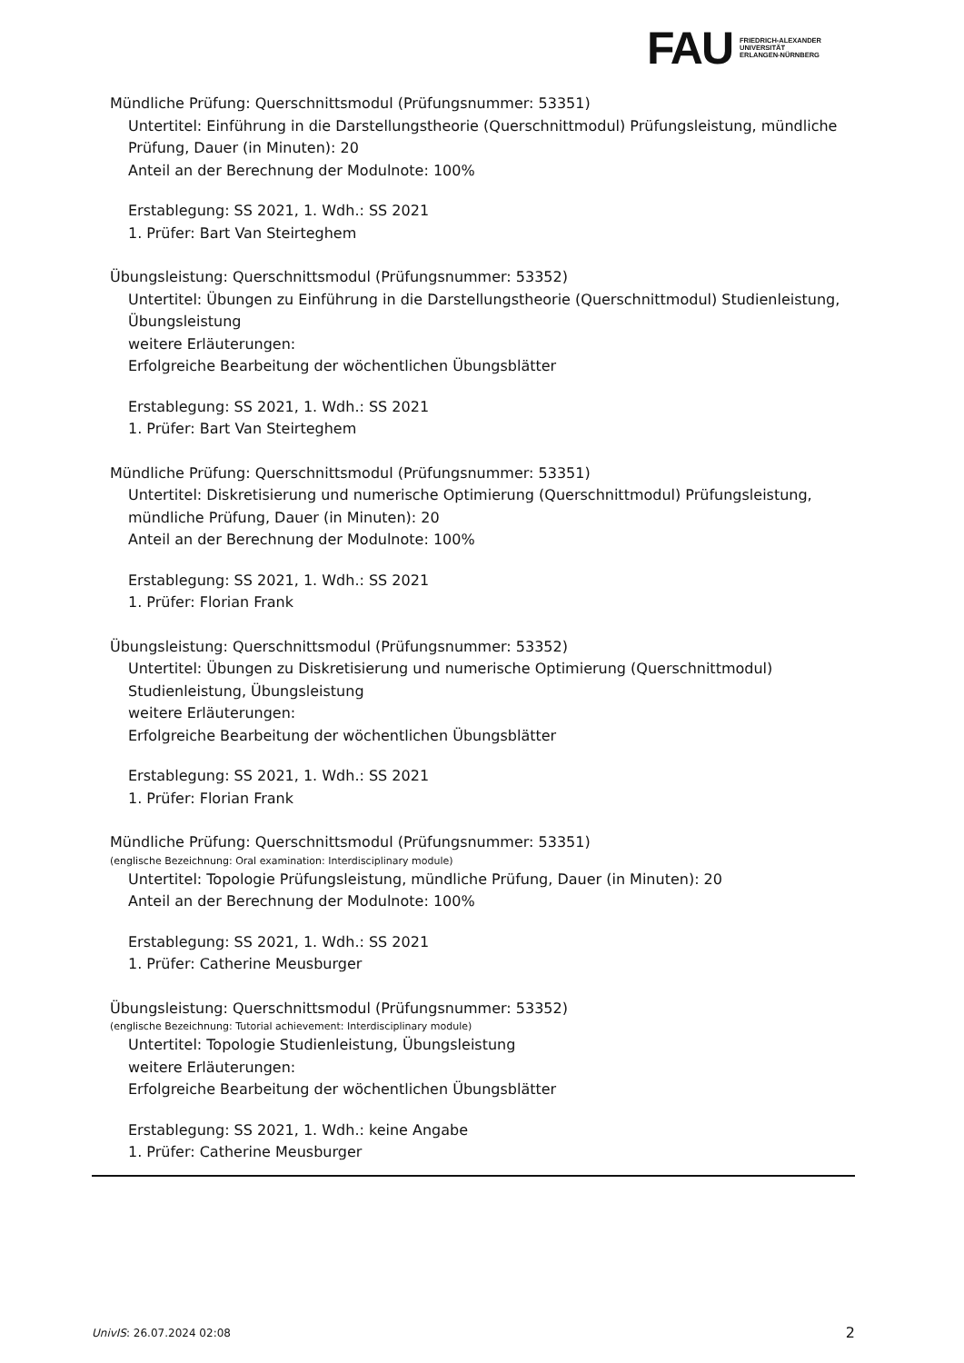FAU
FRIEDRICH-ALEXANDER
UNIVERSITÄT
ERLANGEN-NÜRNBERG
Mündliche Prüfung: Querschnittsmodul (Prüfungsnummer: 53351)
Untertitel: Einführung in die Darstellungstheorie (Querschnittmodul) Prüfungsleistung, mündliche Prüfung, Dauer (in Minuten): 20
Anteil an der Berechnung der Modulnote: 100%
Erstablegung: SS 2021, 1. Wdh.: SS 2021
1. Prüfer: Bart Van Steirteghem
Übungsleistung: Querschnittsmodul (Prüfungsnummer: 53352)
Untertitel: Übungen zu Einführung in die Darstellungstheorie (Querschnittmodul) Studienleistung, Übungsleistung
weitere Erläuterungen:
Erfolgreiche Bearbeitung der wöchentlichen Übungsblätter
Erstablegung: SS 2021, 1. Wdh.: SS 2021
1. Prüfer: Bart Van Steirteghem
Mündliche Prüfung: Querschnittsmodul (Prüfungsnummer: 53351)
Untertitel: Diskretisierung und numerische Optimierung (Querschnittmodul) Prüfungsleistung, mündliche Prüfung, Dauer (in Minuten): 20
Anteil an der Berechnung der Modulnote: 100%
Erstablegung: SS 2021, 1. Wdh.: SS 2021
1. Prüfer: Florian Frank
Übungsleistung: Querschnittsmodul (Prüfungsnummer: 53352)
Untertitel: Übungen zu Diskretisierung und numerische Optimierung (Querschnittmodul) Studienleistung, Übungsleistung
weitere Erläuterungen:
Erfolgreiche Bearbeitung der wöchentlichen Übungsblätter
Erstablegung: SS 2021, 1. Wdh.: SS 2021
1. Prüfer: Florian Frank
Mündliche Prüfung: Querschnittsmodul (Prüfungsnummer: 53351)
(englische Bezeichnung: Oral examination: Interdisciplinary module)
Untertitel: Topologie Prüfungsleistung, mündliche Prüfung, Dauer (in Minuten): 20
Anteil an der Berechnung der Modulnote: 100%
Erstablegung: SS 2021, 1. Wdh.: SS 2021
1. Prüfer: Catherine Meusburger
Übungsleistung: Querschnittsmodul (Prüfungsnummer: 53352)
(englische Bezeichnung: Tutorial achievement: Interdisciplinary module)
Untertitel: Topologie Studienleistung, Übungsleistung
weitere Erläuterungen:
Erfolgreiche Bearbeitung der wöchentlichen Übungsblätter
Erstablegung: SS 2021, 1. Wdh.: keine Angabe
1. Prüfer: Catherine Meusburger
UnivIS: 26.07.2024 02:08 2